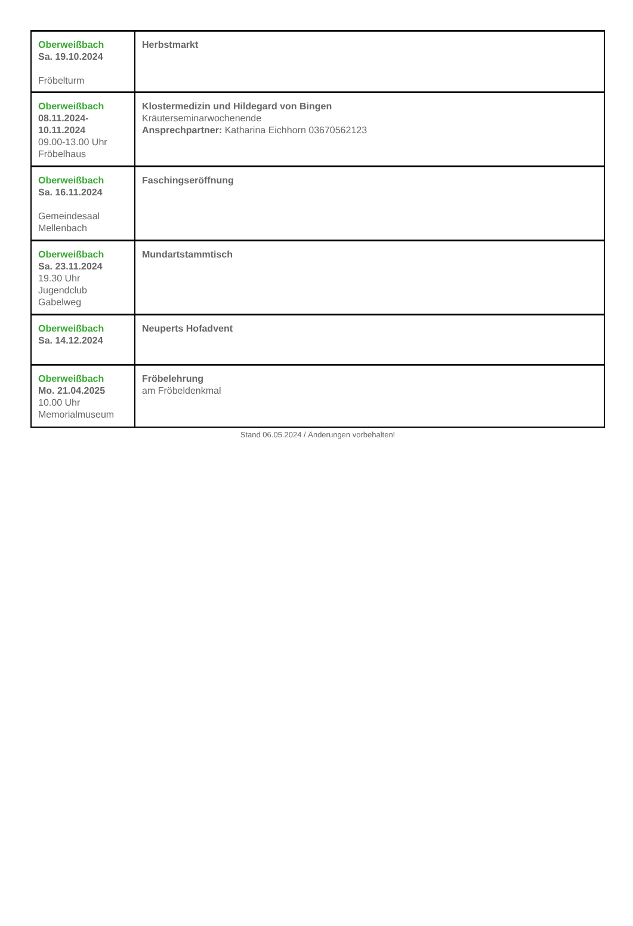| Oberweißbach Sa. 19.10.2024 Fröbelturm | Herbstmarkt |
| Oberweißbach 08.11.2024- 10.11.2024 09.00-13.00 Uhr Fröbelhaus | Klostermedizin und Hildegard von Bingen Kräuterseminarwochenende Ansprechpartner: Katharina Eichhorn 03670562123 |
| Oberweißbach Sa. 16.11.2024 Gemeindesaal Mellenbach | Faschingseröffnung |
| Oberweißbach Sa. 23.11.2024 19.30 Uhr Jugendclub Gabelweg | Mundartstammtisch |
| Oberweißbach Sa. 14.12.2024 | Neuperts Hofadvent |
| Oberweißbach Mo. 21.04.2025 10.00 Uhr Memorialmuseum | Fröbelehrung am Fröbeldenkmal |
Stand 06.05.2024 / Änderungen vorbehalten!